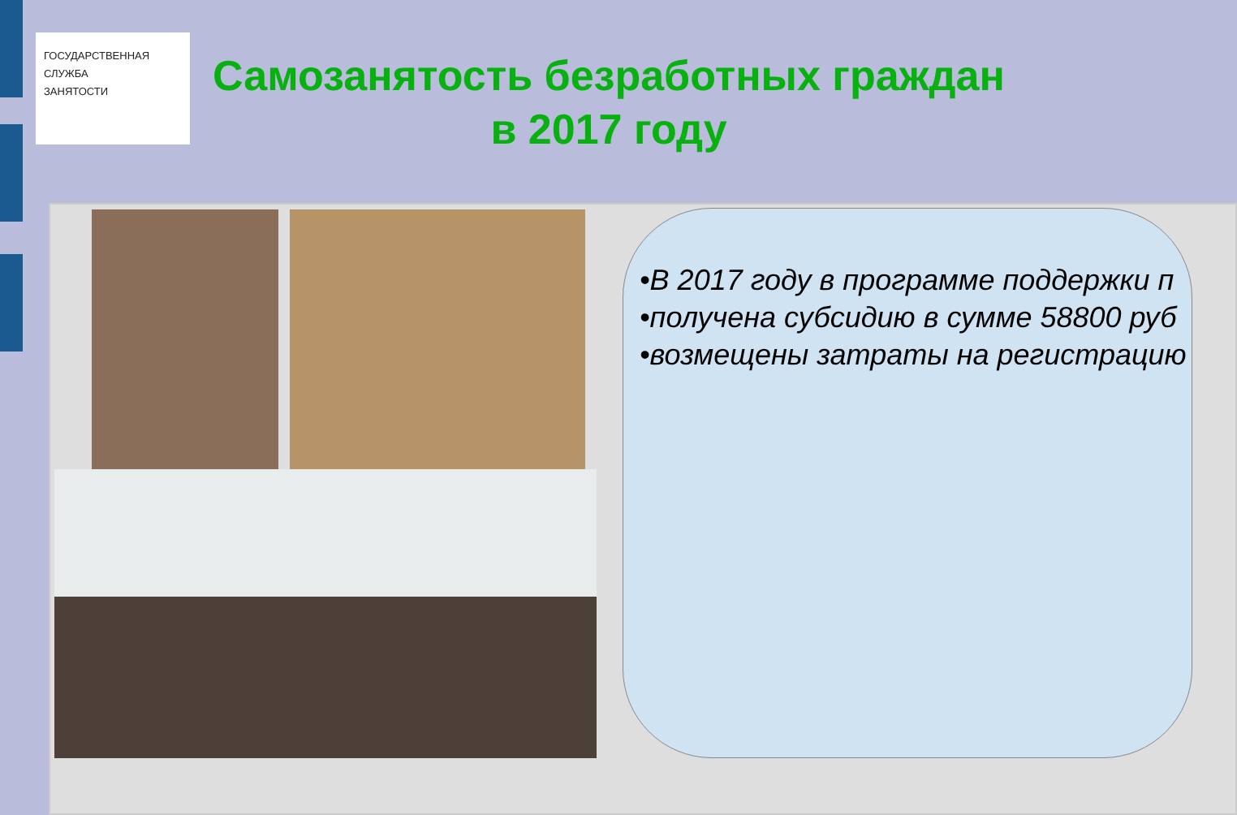ГОСУДАРСТВЕННАЯ
СЛУЖБА
ЗАНЯТОСТИ
Самозанятость безработных граждан
в 2017 году
•В 2017 году в программе поддержки п
•получена субсидию в сумме 58800 руб
•возмещены затраты на регистрацию